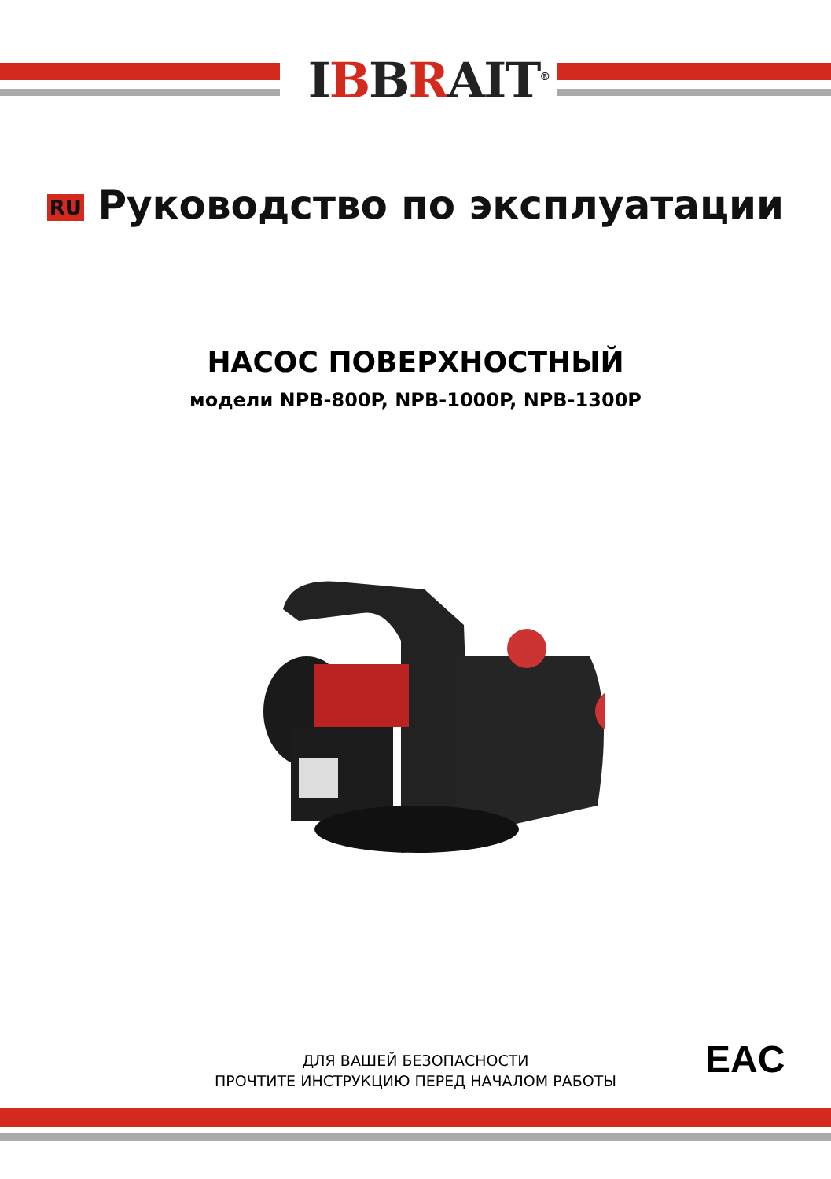IBBRAIT<sup>®</sup>
RU Руководство по эксплуатации
НАСОС ПОВЕРХНОСТНЫЙ
модели NPB-800P, NPB-1000P, NPB-1300P
ДЛЯ ВАШЕЙ БЕЗОПАСНОСТИ
ПРОЧТИТЕ ИНСТРУКЦИЮ ПЕРЕД НАЧАЛОМ РАБОТЫ
EAC